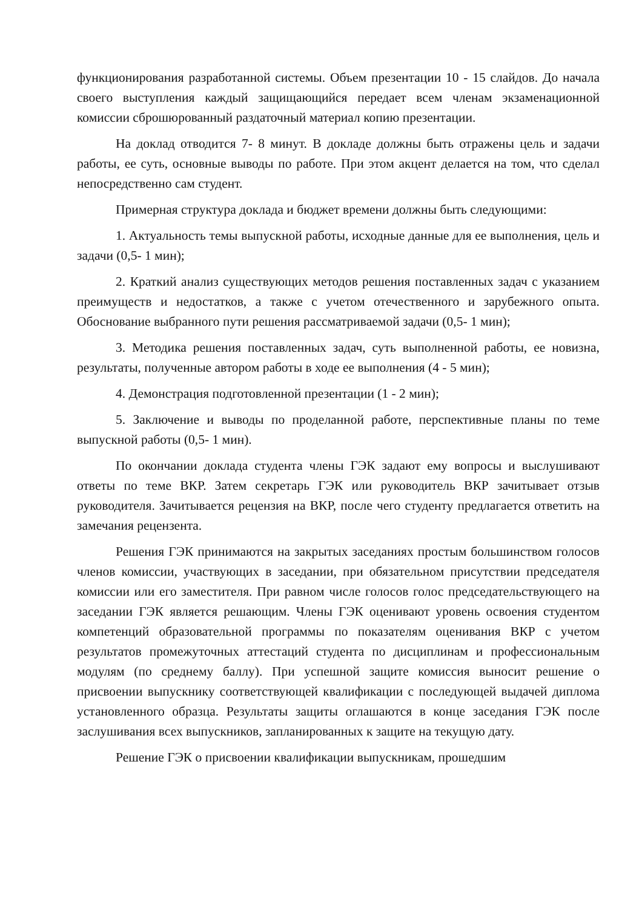функционирования разработанной системы. Объем презентации 10 - 15 слайдов. До начала своего выступления каждый защищающийся передает всем членам экзаменационной комиссии сброшюрованный раздаточный материал копию презентации.
На доклад отводится 7- 8 минут. В докладе должны быть отражены цель и задачи работы, ее суть, основные выводы по работе. При этом акцент делается на том, что сделал непосредственно сам студент.
Примерная структура доклада и бюджет времени должны быть следующими:
1. Актуальность темы выпускной работы, исходные данные для ее выполнения, цель и задачи (0,5- 1 мин);
2. Краткий анализ существующих методов решения поставленных задач с указанием преимуществ и недостатков, а также с учетом отечественного и зарубежного опыта. Обоснование выбранного пути решения рассматриваемой задачи (0,5- 1 мин);
3. Методика решения поставленных задач, суть выполненной работы, ее новизна, результаты, полученные автором работы в ходе ее выполнения (4 - 5 мин);
4. Демонстрация подготовленной презентации (1 - 2 мин);
5. Заключение и выводы по проделанной работе, перспективные планы по теме выпускной работы (0,5- 1 мин).
По окончании доклада студента члены ГЭК задают ему вопросы и выслушивают ответы по теме ВКР. Затем секретарь ГЭК или руководитель ВКР зачитывает отзыв руководителя. Зачитывается рецензия на ВКР, после чего студенту предлагается ответить на замечания рецензента.
Решения ГЭК принимаются на закрытых заседаниях простым большинством голосов членов комиссии, участвующих в заседании, при обязательном присутствии председателя комиссии или его заместителя. При равном числе голосов голос председательствующего на заседании ГЭК является решающим. Члены ГЭК оценивают уровень освоения студентом компетенций образовательной программы по показателям оценивания ВКР с учетом результатов промежуточных аттестаций студента по дисциплинам и профессиональным модулям (по среднему баллу). При успешной защите комиссия выносит решение о присвоении выпускнику соответствующей квалификации с последующей выдачей диплома установленного образца. Результаты защиты оглашаются в конце заседания ГЭК после заслушивания всех выпускников, запланированных к защите на текущую дату.
Решение ГЭК о присвоении квалификации выпускникам, прошедшим